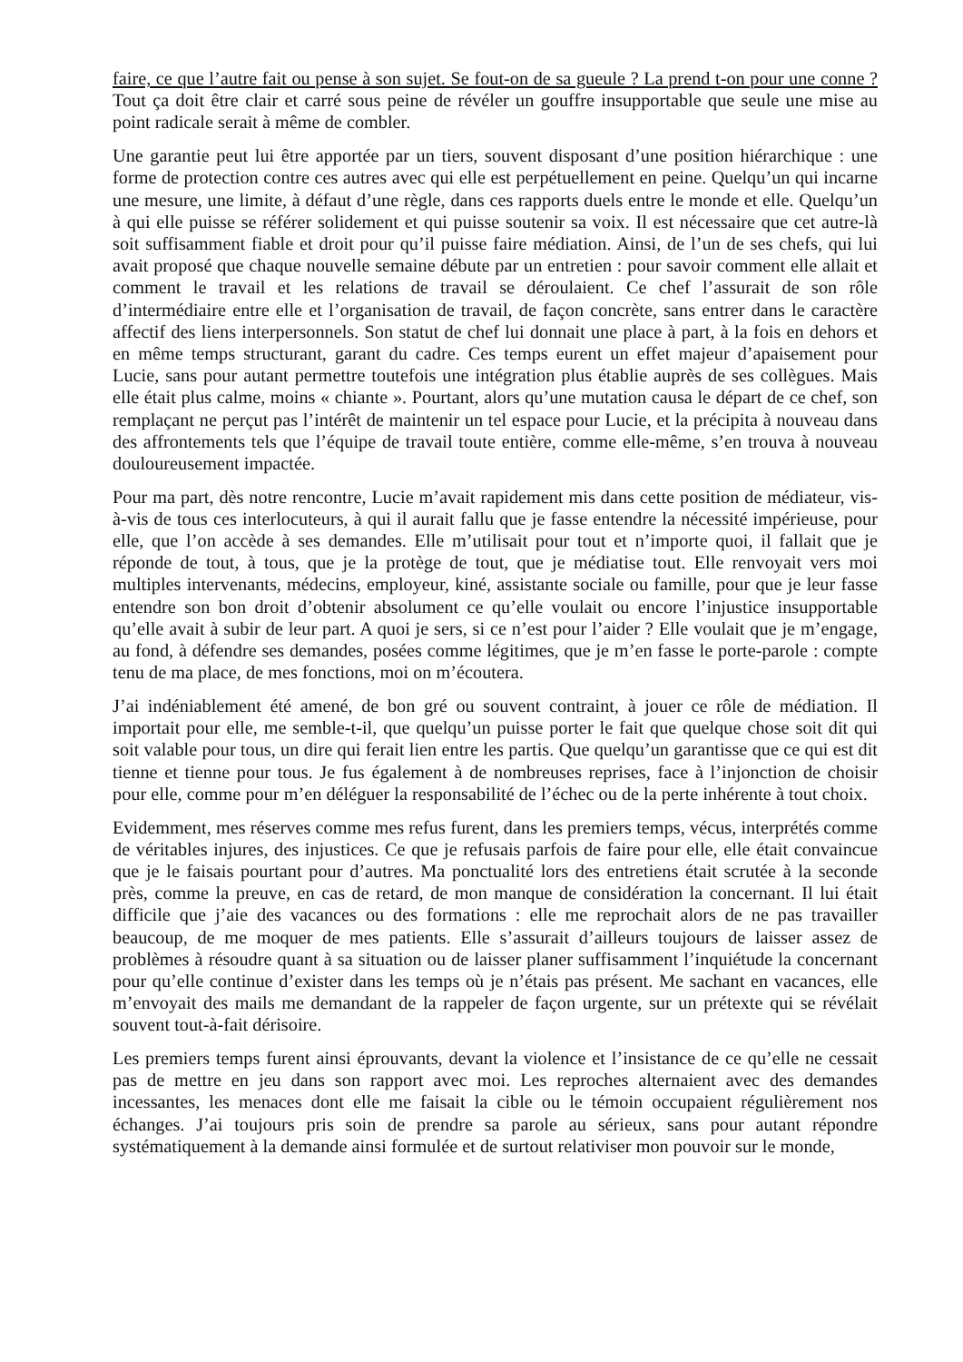faire, ce que l’autre fait ou pense à son sujet. Se fout-on de sa gueule ? La prend t-on pour une conne ? Tout ça doit être clair et carré sous peine de révéler un gouffre insupportable que seule une mise au point radicale serait à même de combler.
Une garantie peut lui être apportée par un tiers, souvent disposant d’une position hiérarchique : une forme de protection contre ces autres avec qui elle est perpétuellement en peine. Quelqu’un qui incarne une mesure, une limite, à défaut d’une règle, dans ces rapports duels entre le monde et elle. Quelqu’un à qui elle puisse se référer solidement et qui puisse soutenir sa voix. Il est nécessaire que cet autre-là soit suffisamment fiable et droit pour qu’il puisse faire médiation. Ainsi, de l’un de ses chefs, qui lui avait proposé que chaque nouvelle semaine débute par un entretien : pour savoir comment elle allait et comment le travail et les relations de travail se déroulaient. Ce chef l’assurait de son rôle d’intermédiaire entre elle et l’organisation de travail, de façon concrète, sans entrer dans le caractère affectif des liens interpersonnels. Son statut de chef lui donnait une place à part, à la fois en dehors et en même temps structurant, garant du cadre. Ces temps eurent un effet majeur d’apaisement pour Lucie, sans pour autant permettre toutefois une intégration plus établie auprès de ses collègues. Mais elle était plus calme, moins « chiante ». Pourtant, alors qu’une mutation causa le départ de ce chef, son remplaçant ne perçut pas l’intérêt de maintenir un tel espace pour Lucie, et la précipita à nouveau dans des affrontements tels que l’équipe de travail toute entière, comme elle-même, s’en trouva à nouveau douloureusement impactée.
Pour ma part, dès notre rencontre, Lucie m’avait rapidement mis dans cette position de médiateur, vis-à-vis de tous ces interlocuteurs, à qui il aurait fallu que je fasse entendre la nécessité impérieuse, pour elle, que l’on accède à ses demandes. Elle m’utilisait pour tout et n’importe quoi, il fallait que je réponde de tout, à tous, que je la protège de tout, que je médiatise tout. Elle renvoyait vers moi multiples intervenants, médecins, employeur, kiné, assistante sociale ou famille, pour que je leur fasse entendre son bon droit d’obtenir absolument ce qu’elle voulait ou encore l’injustice insupportable qu’elle avait à subir de leur part. A quoi je sers, si ce n’est pour l’aider ? Elle voulait que je m’engage, au fond, à défendre ses demandes, posées comme légitimes, que je m’en fasse le porte-parole : compte tenu de ma place, de mes fonctions, moi on m’écoutera.
J’ai indéniablement été amené, de bon gré ou souvent contraint, à jouer ce rôle de médiation. Il importait pour elle, me semble-t-il, que quelqu’un puisse porter le fait que quelque chose soit dit qui soit valable pour tous, un dire qui ferait lien entre les partis. Que quelqu’un garantisse que ce qui est dit tienne et tienne pour tous. Je fus également à de nombreuses reprises, face à l’injonction de choisir pour elle, comme pour m’en déléguer la responsabilité de l’échec ou de la perte inhérente à tout choix.
Evidemment, mes réserves comme mes refus furent, dans les premiers temps, vécus, interprétés comme de véritables injures, des injustices. Ce que je refusais parfois de faire pour elle, elle était convaincue que je le faisais pourtant pour d’autres. Ma ponctualité lors des entretiens était scrutée à la seconde près, comme la preuve, en cas de retard, de mon manque de considération la concernant. Il lui était difficile que j’aie des vacances ou des formations : elle me reprochait alors de ne pas travailler beaucoup, de me moquer de mes patients. Elle s’assurait d’ailleurs toujours de laisser assez de problèmes à résoudre quant à sa situation ou de laisser planer suffisamment l’inquiétude la concernant pour qu’elle continue d’exister dans les temps où je n’étais pas présent. Me sachant en vacances, elle m’envoyait des mails me demandant de la rappeler de façon urgente, sur un prétexte qui se révélait souvent tout-à-fait dérisoire.
Les premiers temps furent ainsi éprouvants, devant la violence et l’insistance de ce qu’elle ne cessait pas de mettre en jeu dans son rapport avec moi. Les reproches alternaient avec des demandes incessantes, les menaces dont elle me faisait la cible ou le témoin occupaient régulièrement nos échanges. J’ai toujours pris soin de prendre sa parole au sérieux, sans pour autant répondre systématiquement à la demande ainsi formulée et de surtout relativiser mon pouvoir sur le monde,